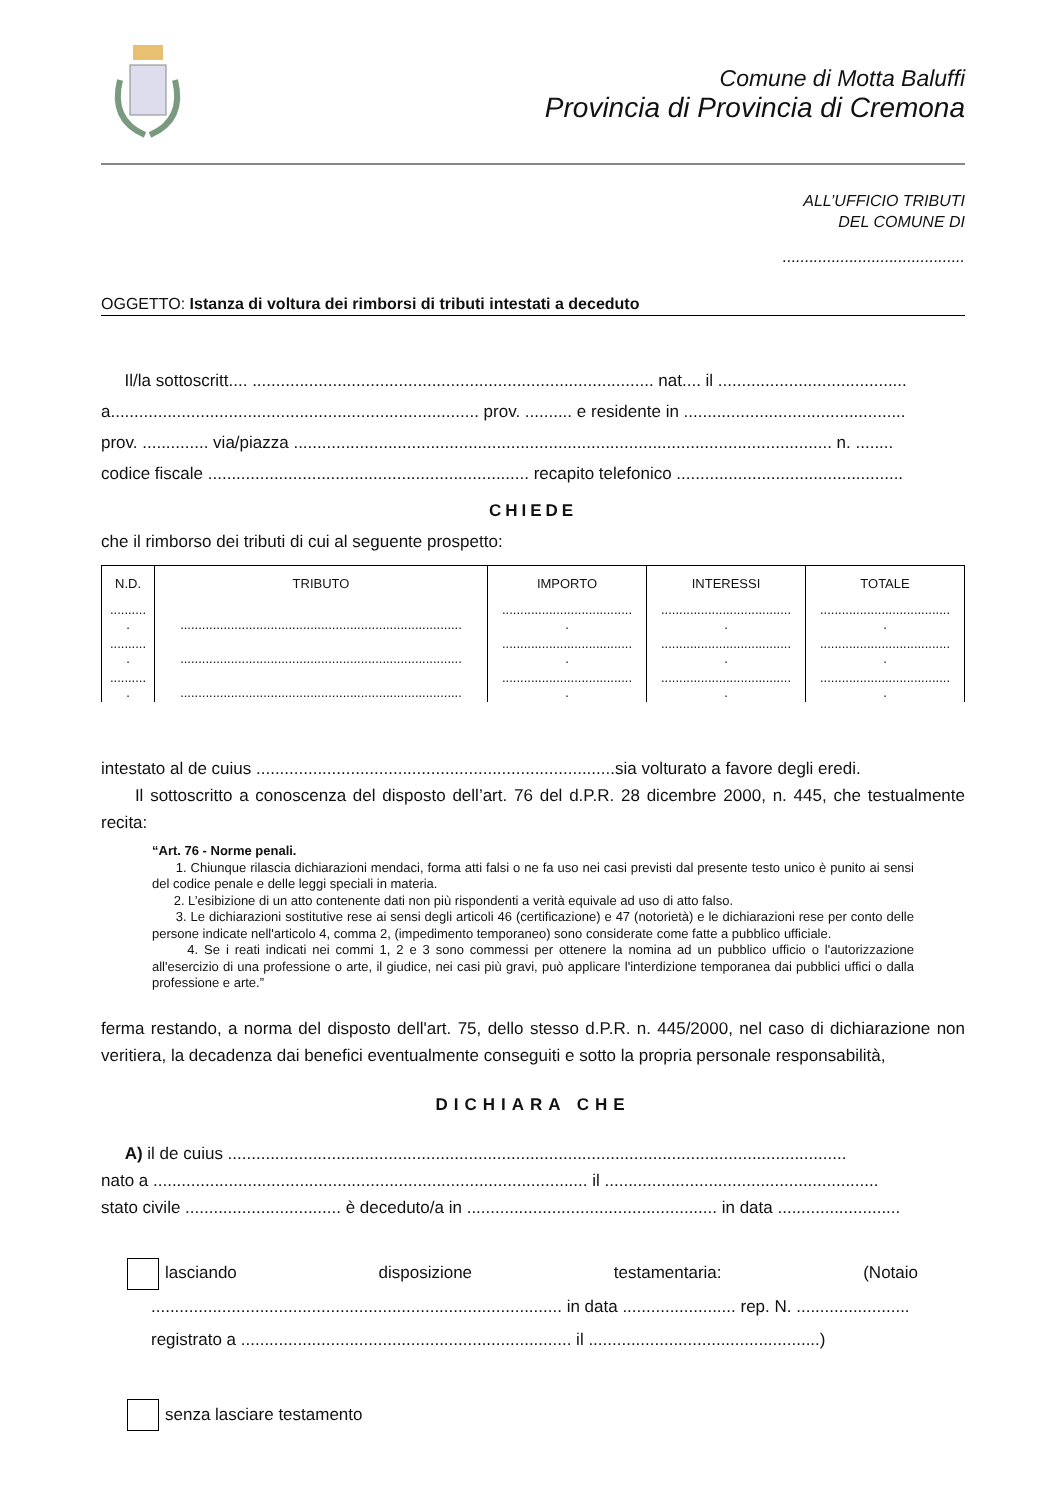Comune di Motta Baluffi
Provincia di Provincia di Cremona
ALL’UFFICIO TRIBUTI
DEL COMUNE DI
.........................................
OGGETTO: Istanza di voltura dei rimborsi di tributi intestati a deceduto
Il/la sottoscritt.... ..................................................................................... nat.... il ........................................
a.............................................................................. prov. .......... e residente in ...............................................
prov. .............. via/piazza .................................................................................................................. n. ........
codice fiscale .................................................................... recapito telefonico ................................................
CHIEDE
che il rimborso dei tributi di cui al seguente prospetto:
| N.D. | TRIBUTO | IMPORTO | INTERESSI | TOTALE |
| --- | --- | --- | --- | --- |
| .......... . | .............................................................................. | .................................... . | .................................... . | .................................... . |
| .......... . | .............................................................................. | .................................... . | .................................... . | .................................... . |
| .......... . | .............................................................................. | .................................... . | .................................... . | .................................... . |
intestato al de cuius ............................................................................sia volturato a favore degli eredi.
Il sottoscritto a conoscenza del disposto dell’art. 76 del d.P.R. 28 dicembre 2000, n. 445, che testualmente recita:
“Art. 76 - Norme penali.
1. Chiunque rilascia dichiarazioni mendaci, forma atti falsi o ne fa uso nei casi previsti dal presente testo unico è punito ai sensi del codice penale e delle leggi speciali in materia.
2. L’esibizione di un atto contenente dati non più rispondenti a verità equivale ad uso di atto falso.
3. Le dichiarazioni sostitutive rese ai sensi degli articoli 46 (certificazione) e 47 (notorietà) e le dichiarazioni rese per conto delle persone indicate nell'articolo 4, comma 2, (impedimento temporaneo) sono considerate come fatte a pubblico ufficiale.
4. Se i reati indicati nei commi 1, 2 e 3 sono commessi per ottenere la nomina ad un pubblico ufficio o l'autorizzazione all'esercizio di una professione o arte, il giudice, nei casi più gravi, può applicare l'interdizione temporanea dai pubblici uffici o dalla professione e arte.”
ferma restando, a norma del disposto dell'art. 75, dello stesso d.P.R. n. 445/2000, nel caso di dichiarazione non veritiera, la decadenza dai benefici eventualmente conseguiti e sotto la propria personale responsabilità,
DICHIARA CHE
A) il de cuius ...................................................................................................................................
nato a ............................................................................................ il ..........................................................
stato civile ................................. è deceduto/a in ..................................................... in data ..........................
lasciando disposizione testamentaria: (Notaio
....................................................................................... in data ........................ rep. N. ........................
registrato a ...................................................................... il .................................................)
senza lasciare testamento